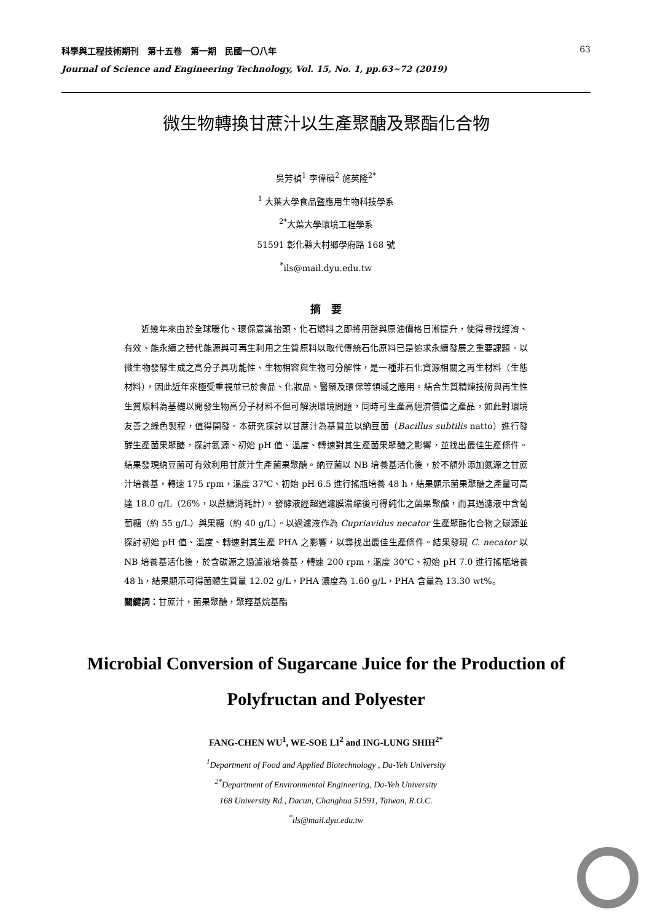科學與工程技術期刊　第十五卷　第一期　民國一〇八年 63
Journal of Science and Engineering Technology, Vol. 15, No. 1, pp.63~72 (2019)
微生物轉換甘蔗汁以生產聚醣及聚酯化合物
吳芳禎<sup>1</sup> 李偉碩<sup>2</sup> 施英隆<sup>2*</sup>
<sup>1</sup> 大葉大學食品暨應用生物科技學系
<sup>2*</sup>大葉大學環境工程學系
51591 彰化縣大村鄉學府路 168 號
<sup>*</sup> ils@mail.dyu.edu.tw
摘　要
近幾年來由於全球暖化、環保意識抬頭、化石燃料之即將用罄與原油價格日漸提升，使得尋找經濟、有效、能永續之替代能源與可再生利用之生質原料以取代傳統石化原料已是追求永續發展之重要課題。以微生物發酵生成之高分子具功能性、生物相容與生物可分解性，是一種非石化資源相關之再生材料（生態材料），因此近年來極受重視並已於食品、化妝品、醫藥及環保等領域之應用。結合生質精煉技術與再生性生質原料為基礎以開發生物高分子材料不但可解決環境問題，同時可生產高經濟價值之產品，如此對環境友善之綠色製程，值得開發。本研究探討以甘蔗汁為基質並以納豆菌（Bacillus subtilis natto）進行發酵生產菌果聚醣，探討氮源、初始 pH 值、溫度、轉速對其生產菌果聚醣之影響，並找出最佳生產條件。結果發現納豆菌可有效利用甘蔗汁生產菌果聚醣。納豆菌以 NB 培養基活化後，於不額外添加氮源之甘蔗汁培養基，轉速 175 rpm，溫度 37℃、初始 pH 6.5 進行搖瓶培養 48 h，結果顯示菌果聚醣之產量可高達 18.0 g/L（26%，以蔗糖消耗計）。發酵液經超過濾膜濃縮後可得純化之菌果聚醣，而其過濾液中含葡萄糖（約 55 g/L）與果糖（約 40 g/L）。以過濾液作為 Cupriavidus necator 生產聚酯化合物之碳源並探討初始 pH 值、溫度、轉速對其生產 PHA 之影響，以尋找出最佳生產條件。結果發現 C. necator 以 NB 培養基活化後，於含碳源之過濾液培養基，轉速 200 rpm，溫度 30℃、初始 pH 7.0 進行搖瓶培養 48 h，結果顯示可得菌體生質量 12.02 g/L，PHA 濃度為 1.60 g/L，PHA 含量為 13.30 wt%。
關鍵詞：甘蔗汁，菌果聚醣，聚羥基烷基酯
Microbial Conversion of Sugarcane Juice for the Production of Polyfructan and Polyester
FANG-CHEN WU<sup>1</sup>, WE-SOE LI<sup>2</sup> and ING-LUNG SHIH<sup>2*</sup>
<sup>1</sup> Department of Food and Applied Biotechnology , Da-Yeh University
<sup>2*</sup>Department of Environmental Engineering, Da-Yeh University
168 University Rd., Dacun, Changhua 51591, Taiwan, R.O.C.
<sup>*</sup> ils@mail.dyu.edu.tw